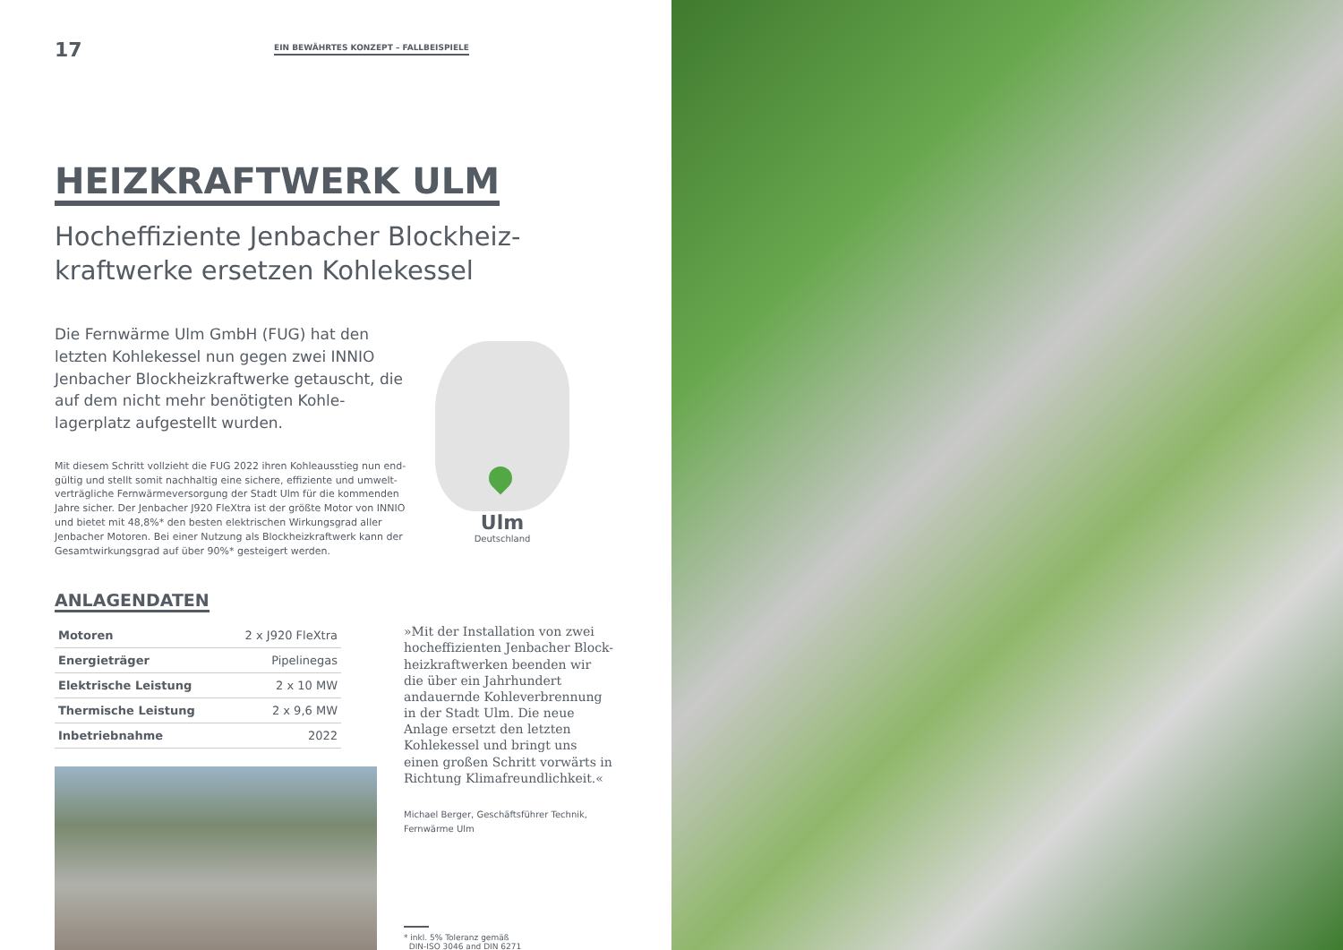17 EIN BEWÄHRTES KONZEPT – FALLBEISPIELE
HEIZKRAFTWERK ULM
Hocheffiziente Jenbacher Blockheiz-
kraftwerke ersetzen Kohlekessel
Die Fernwärme Ulm GmbH (FUG) hat den letzten Kohlekessel nun gegen zwei INNIO Jenbacher Blockheizkraftwerke getauscht, die auf dem nicht mehr benötigten Kohle-lagerplatz aufgestellt wurden.
Mit diesem Schritt vollzieht die FUG 2022 ihren Kohleausstieg nun end-gültig und stellt somit nachhaltig eine sichere, effiziente und umwelt-verträgliche Fernwärmeversorgung der Stadt Ulm für die kommenden Jahre sicher. Der Jenbacher J920 FleXtra ist der größte Motor von INNIO und bietet mit 48,8%* den besten elektrischen Wirkungsgrad aller Jenbacher Motoren. Bei einer Nutzung als Blockheizkraftwerk kann der Gesamtwirkungsgrad auf über 90%* gesteigert werden.
Ulm
Deutschland
ANLAGENDATEN
| Motoren | 2 x J920 FleXtra |
| Energieträger | Pipelinegas |
| Elektrische Leistung | 2 x 10 MW |
| Thermische Leistung | 2 x 9,6 MW |
| Inbetriebnahme | 2022 |
»Mit der Installation von zwei hocheffizienten Jenbacher Block-heizkraftwerken beenden wir die über ein Jahrhundert andauernde Kohleverbrennung in der Stadt Ulm. Die neue Anlage ersetzt den letzten Kohlekessel und bringt uns einen großen Schritt vorwärts in Richtung Klimafreundlichkeit.«
Michael Berger, Geschäftsführer Technik,
Fernwärme Ulm
* inkl. 5% Toleranz gemäß
DIN-ISO 3046 and DIN 6271